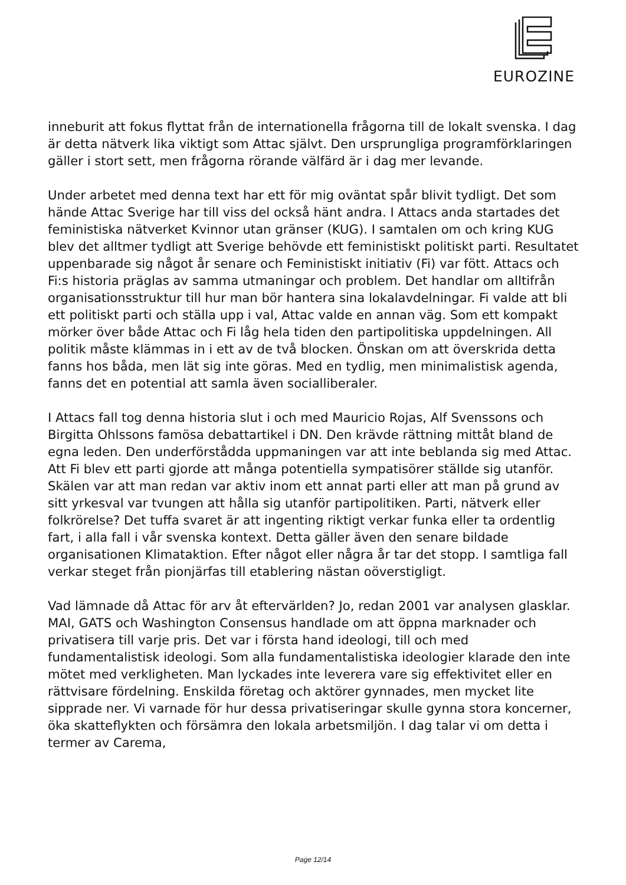EUROZINE
inneburit att fokus flyttat från de internationella frågorna till de lokalt svenska. I dag är detta nätverk lika viktigt som Attac självt. Den ursprungliga programförklaringen gäller i stort sett, men frågorna rörande välfärd är i dag mer levande.
Under arbetet med denna text har ett för mig oväntat spår blivit tydligt. Det som hände Attac Sverige har till viss del också hänt andra. I Attacs anda startades det feministiska nätverket Kvinnor utan gränser (KUG). I samtalen om och kring KUG blev det alltmer tydligt att Sverige behövde ett feministiskt politiskt parti. Resultatet uppenbarade sig något år senare och Feministiskt initiativ (Fi) var fött. Attacs och Fi:s historia präglas av samma utmaningar och problem. Det handlar om alltifrån organisationsstruktur till hur man bör hantera sina lokalavdelningar. Fi valde att bli ett politiskt parti och ställa upp i val, Attac valde en annan väg. Som ett kompakt mörker över både Attac och Fi låg hela tiden den partipolitiska uppdelningen. All politik måste klämmas in i ett av de två blocken. Önskan om att överskrida detta fanns hos båda, men lät sig inte göras. Med en tydlig, men minimalistisk agenda, fanns det en potential att samla även socialliberaler.
I Attacs fall tog denna historia slut i och med Mauricio Rojas, Alf Svenssons och Birgitta Ohlssons famösa debattartikel i DN. Den krävde rättning mittåt bland de egna leden. Den underförstådda uppmaningen var att inte beblanda sig med Attac. Att Fi blev ett parti gjorde att många potentiella sympatisörer ställde sig utanför. Skälen var att man redan var aktiv inom ett annat parti eller att man på grund av sitt yrkesval var tvungen att hålla sig utanför partipolitiken. Parti, nätverk eller folkrörelse? Det tuffa svaret är att ingenting riktigt verkar funka eller ta ordentlig fart, i alla fall i vår svenska kontext. Detta gäller även den senare bildade organisationen Klimataktion. Efter något eller några år tar det stopp. I samtliga fall verkar steget från pionjärfas till etablering nästan oöverstigligt.
Vad lämnade då Attac för arv åt eftervärlden? Jo, redan 2001 var analysen glasklar. MAI, GATS och Washington Consensus handlade om att öppna marknader och privatisera till varje pris. Det var i första hand ideologi, till och med fundamentalistisk ideologi. Som alla fundamentalistiska ideologier klarade den inte mötet med verkligheten. Man lyckades inte leverera vare sig effektivitet eller en rättvisare fördelning. Enskilda företag och aktörer gynnades, men mycket lite sipprade ner. Vi varnade för hur dessa privatiseringar skulle gynna stora koncerner, öka skatteflykten och försämra den lokala arbetsmiljön. I dag talar vi om detta i termer av Carema,
Page 12/14